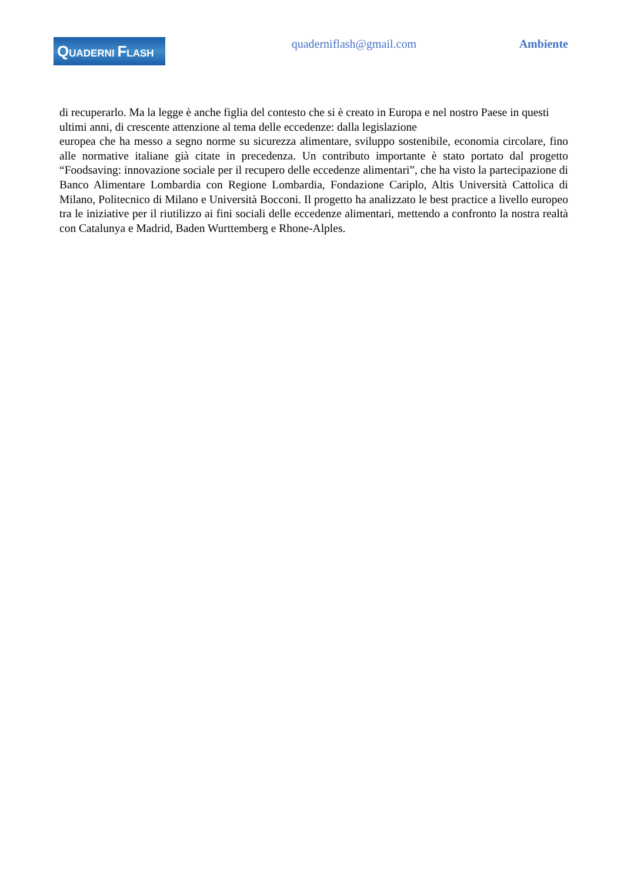QUADERNI FLASH
quaderniflash@gmail.com Ambiente
di recuperarlo. Ma la legge è anche figlia del contesto che si è creato in Europa e nel nostro Paese in questi ultimi anni, di crescente attenzione al tema delle eccedenze: dalla legislazione
europea che ha messo a segno norme su sicurezza alimentare, sviluppo sostenibile, economia circolare, fino alle normative italiane già citate in precedenza. Un contributo importante è stato portato dal progetto “Foodsaving: innovazione sociale per il recupero delle eccedenze alimentari”, che ha visto la partecipazione di Banco Alimentare Lombardia con Regione Lombardia, Fondazione Cariplo, Altis Università Cattolica di Milano, Politecnico di Milano e Università Bocconi. Il progetto ha analizzato le best practice a livello europeo tra le iniziative per il riutilizzo ai fini sociali delle eccedenze alimentari, mettendo a confronto la nostra realtà con Catalunya e Madrid, Baden Wurttemberg e Rhone-Alples.